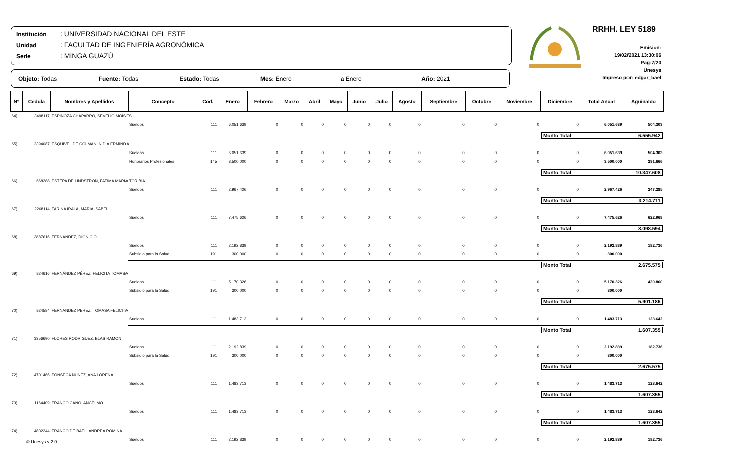Institución: UNIVERSIDAD NACIONAL DEL ESTE
Unidad: FACULTAD DE INGENIERÍA AGRONÓMICA
Sede: MINGA GUAZÚ
Objeto: Todas Fuente: Todas Estado: Todas Mes: Enero a Enero Año: 2021
RRHH. LEY 5189
Emision:
19/02/2021 13:30:06
Pag:7/20
Unesys
Impreso por: edgar_bael
| Nº | Cedula | Nombres y Apellidos | Concepto | Cod. | Enero | Febrero | Marzo | Abril | Mayo | Junio | Julio | Agosto | Septiembre | Octubre | Noviembre | Diciembre | Total Anual | Aguinaldo |
| --- | --- | --- | --- | --- | --- | --- | --- | --- | --- | --- | --- | --- | --- | --- | --- | --- | --- | --- |
| 64) | 3498117 | ESPINOZA CHAPARRO, SEVELIO MOISÉS | | | | | | | | | | | | | | | | |
| | | | Sueldos | 111 | 6.051.639 | 0 | 0 | 0 | 0 | 0 | 0 | 0 | 0 | 0 | 0 | 0 | 6.051.639 | 504.303 |
| | | | | | | | | | | | | | | | | Monto Total 6.555.942 | | |
| 65) | 2394087 | ESQUIVEL DE COLMAN, NIDIA ERMINDA | | | | | | | | | | | | | | | | |
| | | | Sueldos | 111 | 6.051.639 | 0 | 0 | 0 | 0 | 0 | 0 | 0 | 0 | 0 | 0 | 0 | 6.051.639 | 504.303 |
| | | | Honorarios Profesionales | 145 | 3.500.000 | 0 | 0 | 0 | 0 | 0 | 0 | 0 | 0 | 0 | 0 | 0 | 3.500.000 | 291.666 |
| | | | | | | | | | | | | | | | | Monto Total 10.347.608 | | |
| 66) | 668288 | ESTEPA DE LINDSTRON, FATIMA MARIA TORIBIA | | | | | | | | | | | | | | | | |
| | | | Sueldos | 111 | 2.967.426 | 0 | 0 | 0 | 0 | 0 | 0 | 0 | 0 | 0 | 0 | 0 | 2.967.426 | 247.285 |
| | | | | | | | | | | | | | | | | Monto Total 3.214.711 | | |
| 67) | 2268114 | FARIÑA IRALA, MARÍA ISABEL | | | | | | | | | | | | | | | | |
| | | | Sueldos | 111 | 7.475.626 | 0 | 0 | 0 | 0 | 0 | 0 | 0 | 0 | 0 | 0 | 0 | 7.475.626 | 622.968 |
| | | | | | | | | | | | | | | | | Monto Total 8.098.594 | | |
| 68) | 3887616 | FERNANDEZ, DIONICIO | | | | | | | | | | | | | | | | |
| | | | Sueldos | 111 | 2.192.839 | 0 | 0 | 0 | 0 | 0 | 0 | 0 | 0 | 0 | 0 | 0 | 2.192.839 | 182.736 |
| | | | Subsidio para la Salud | 191 | 300.000 | 0 | 0 | 0 | 0 | 0 | 0 | 0 | 0 | 0 | 0 | 0 | 300.000 | |
| | | | | | | | | | | | | | | | | Monto Total 2.675.575 | | |
| 69) | 824616 | FERNÁNDEZ PÉREZ, FELICITA TOMASA | | | | | | | | | | | | | | | | |
| | | | Sueldos | 111 | 5.170.326 | 0 | 0 | 0 | 0 | 0 | 0 | 0 | 0 | 0 | 0 | 0 | 5.170.326 | 430.860 |
| | | | Subsidio para la Salud | 191 | 300.000 | 0 | 0 | 0 | 0 | 0 | 0 | 0 | 0 | 0 | 0 | 0 | 300.000 | |
| | | | | | | | | | | | | | | | | Monto Total 5.901.186 | | |
| 70) | 824584 | FERNANDEZ PEREZ, TOMASA FELICITA | | | | | | | | | | | | | | | | |
| | | | Sueldos | 111 | 1.483.713 | 0 | 0 | 0 | 0 | 0 | 0 | 0 | 0 | 0 | 0 | 0 | 1.483.713 | 123.642 |
| | | | | | | | | | | | | | | | | Monto Total 1.607.355 | | |
| 71) | 3356690 | FLORES RODRIGUEZ, BLAS RAMON | | | | | | | | | | | | | | | | |
| | | | Sueldos | 111 | 2.192.839 | 0 | 0 | 0 | 0 | 0 | 0 | 0 | 0 | 0 | 0 | 0 | 2.192.839 | 182.736 |
| | | | Subsidio para la Salud | 191 | 300.000 | 0 | 0 | 0 | 0 | 0 | 0 | 0 | 0 | 0 | 0 | 0 | 300.000 | |
| | | | | | | | | | | | | | | | | Monto Total 2.675.575 | | |
| 72) | 4701466 | FONSECA NUÑEZ, ANA LORENA | | | | | | | | | | | | | | | | |
| | | | Sueldos | 111 | 1.483.713 | 0 | 0 | 0 | 0 | 0 | 0 | 0 | 0 | 0 | 0 | 0 | 1.483.713 | 123.642 |
| | | | | | | | | | | | | | | | | Monto Total 1.607.355 | | |
| 73) | 1164409 | FRANCO CANO, ANCELMO | | | | | | | | | | | | | | | | |
| | | | Sueldos | 111 | 1.483.713 | 0 | 0 | 0 | 0 | 0 | 0 | 0 | 0 | 0 | 0 | 0 | 1.483.713 | 123.642 |
| | | | | | | | | | | | | | | | | Monto Total 1.607.355 | | |
| 74) | 4802244 | FRANCO DE BAEL, ANDREA ROMINA | | | | | | | | | | | | | | | | |
| | | | Sueldos | 111 | 2.192.839 | 0 | 0 | 0 | 0 | 0 | 0 | 0 | 0 | 0 | 0 | 0 | 2.192.839 | 182.736 |
© Unesys v:2.0